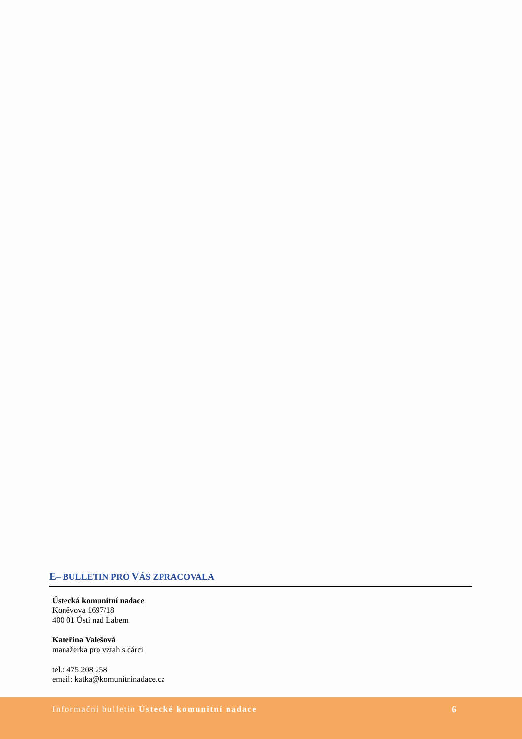E– BULLETIN PRO VÁS ZPRACOVALA
Ústecká komunitní nadace
Koněvova 1697/18
400 01 Ústí nad Labem
Kateřina Valešová
manažerka pro vztah s dárci
tel.: 475 208 258
email: katka@komunitninadace.cz
Informační bulletin Ústecké komunitní nadace
6